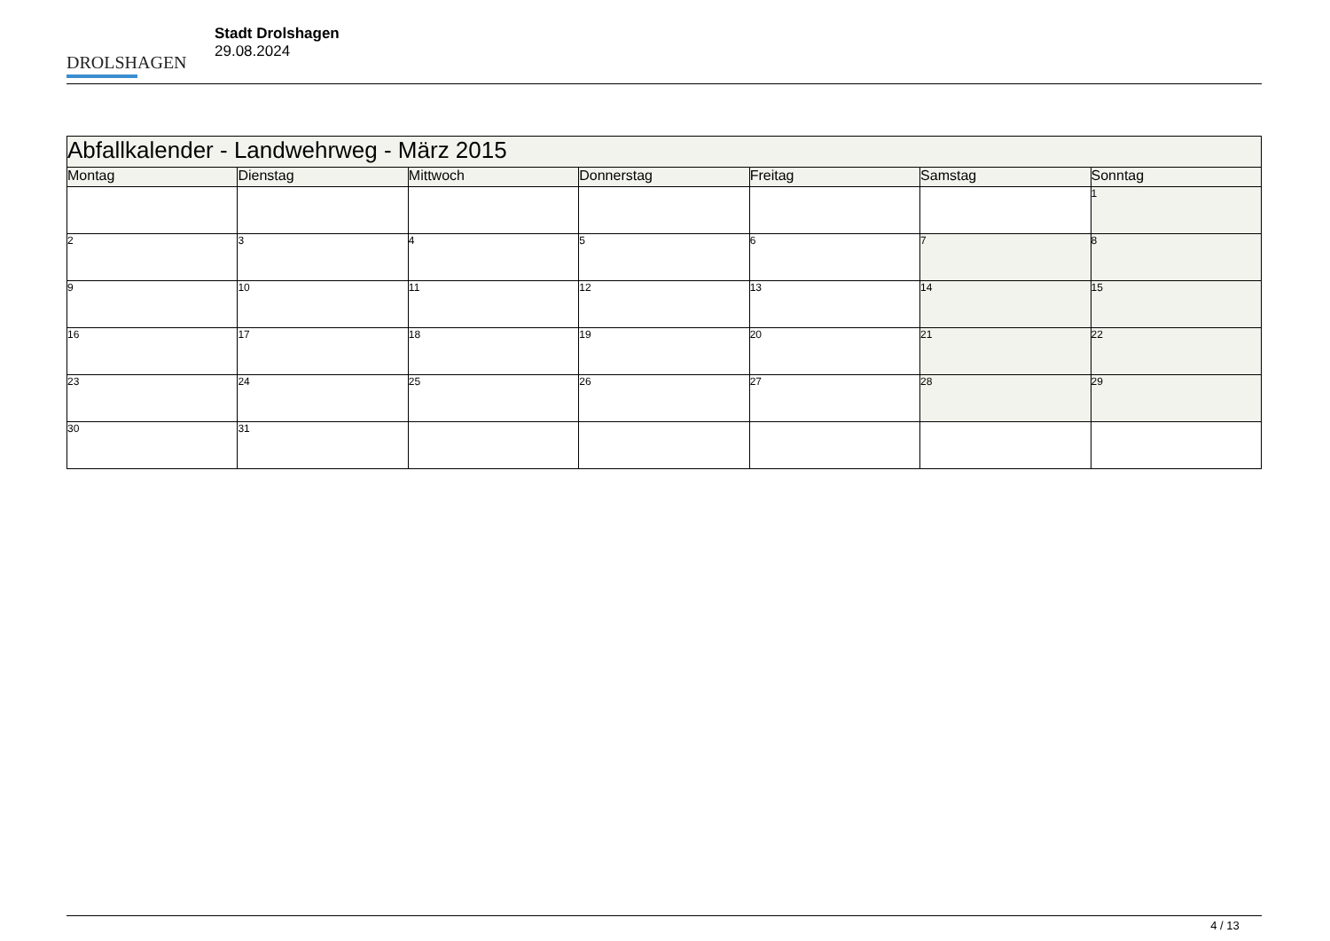DROLSHAGEN
Stadt Drolshagen
29.08.2024
| Abfallkalender - Landwehrweg - März 2015 | | | | | | |
| Montag | Dienstag | Mittwoch | Donnerstag | Freitag | Samstag | Sonntag |
| | | | | | | 1 |
| 2 | 3 | 4 | 5 | 6 | 7 | 8 |
| 9 | 10 | 11 | 12 | 13 | 14 | 15 |
| 16 | 17 | 18 | 19 | 20 | 21 | 22 |
| 23 | 24 | 25 | 26 | 27 | 28 | 29 |
| 30 | 31 | | | | | |
4 / 13